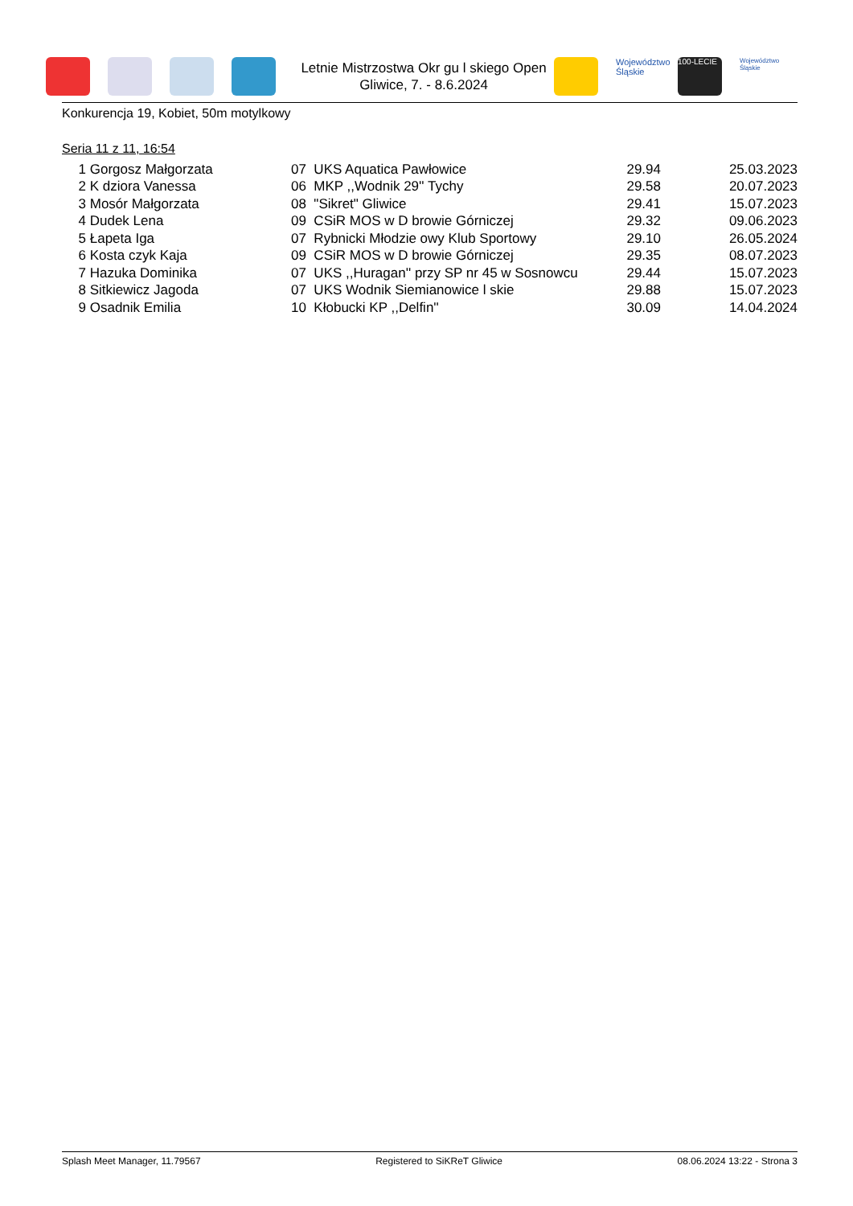Letnie Mistrzostwa Okr gu l skiego Open
Gliwice, 7. - 8.6.2024
Województwo Śląskie
100-LECIE
Województwo Śląskie
Konkurencja 19, Kobiet, 50m motylkowy
Seria 11 z 11, 16:54
| 1 | Gorgosz Małgorzata | 07 UKS Aquatica Pawłowice | 29.94 | 25.03.2023 |
| 2 | K dziora Vanessa | 06 MKP ,,Wodnik 29'' Tychy | 29.58 | 20.07.2023 |
| 3 | Mosór Małgorzata | 08 "Sikret" Gliwice | 29.41 | 15.07.2023 |
| 4 | Dudek Lena | 09 CSiR MOS w D browie Górniczej | 29.32 | 09.06.2023 |
| 5 | Łapeta Iga | 07 Rybnicki Młodzie owy Klub Sportowy | 29.10 | 26.05.2024 |
| 6 | Kosta czyk Kaja | 09 CSiR MOS w D browie Górniczej | 29.35 | 08.07.2023 |
| 7 | Hazuka Dominika | 07 UKS ,,Huragan'' przy SP nr 45 w Sosnowcu | 29.44 | 15.07.2023 |
| 8 | Sitkiewicz Jagoda | 07 UKS Wodnik Siemianowice l skie | 29.88 | 15.07.2023 |
| 9 | Osadnik Emilia | 10 Kłobucki KP ,,Delfin'' | 30.09 | 14.04.2024 |
Splash Meet Manager, 11.79567 Registered to SiKReT Gliwice 08.06.2024 13:22 - Strona 3